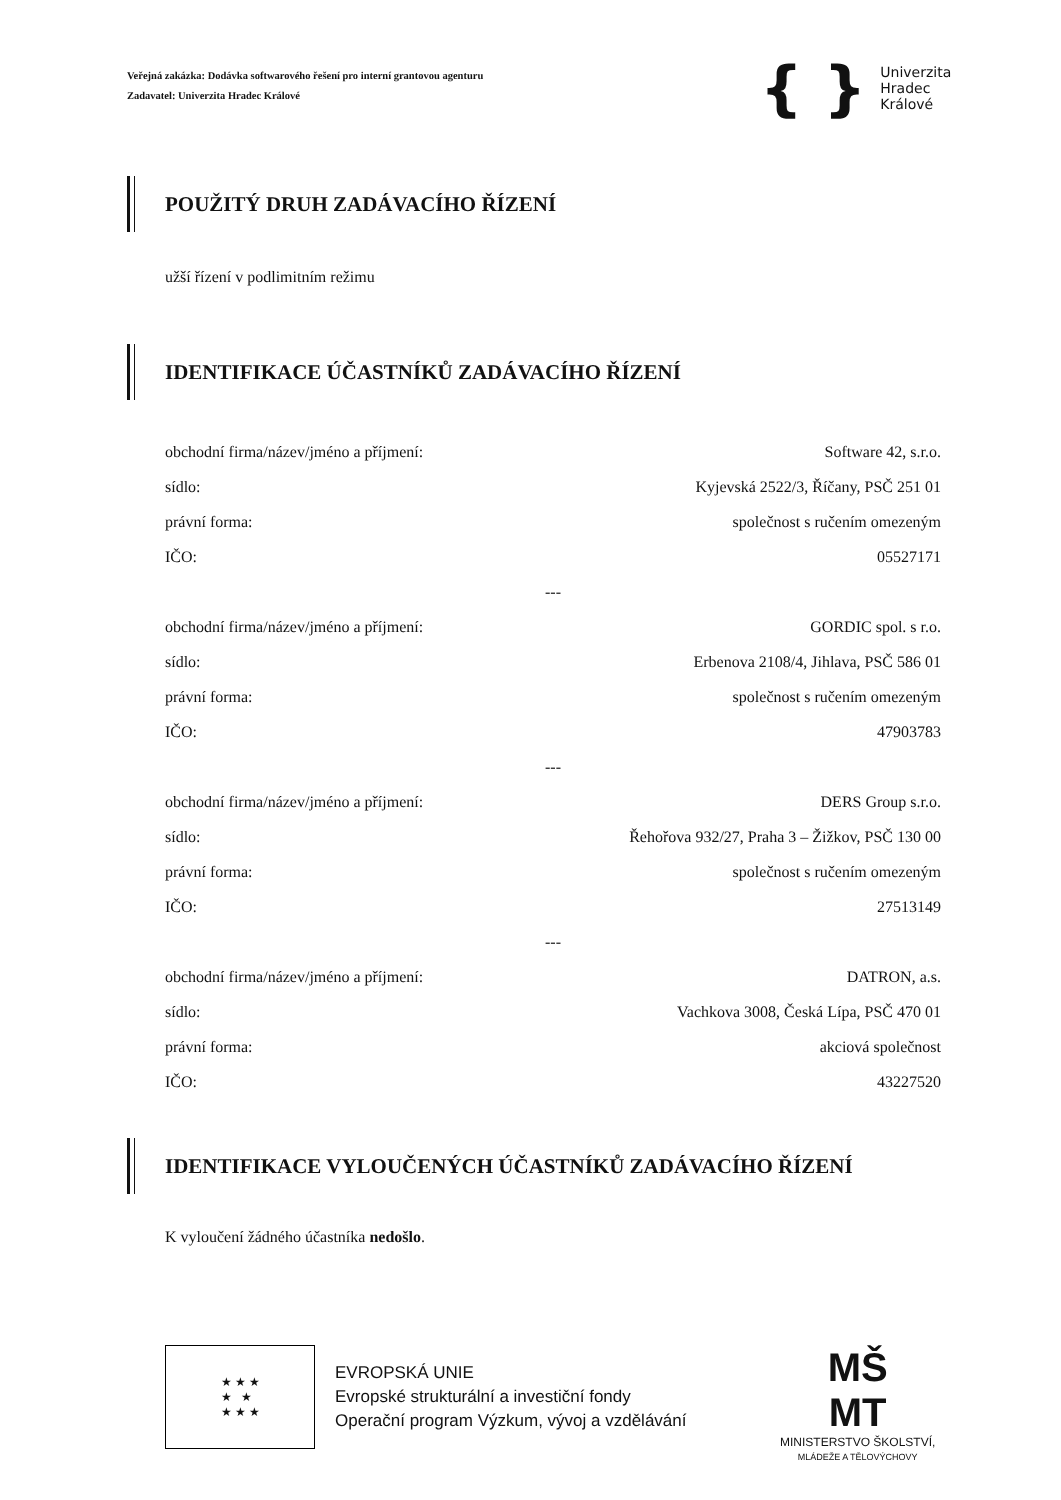Veřejná zakázka: Dodávka softwarového řešení pro interní grantovou agenturu
Zadavatel: Univerzita Hradec Králové
{ } Univerzita
Hradec
Králové
POUŽITÝ DRUH ZADÁVACÍHO ŘÍZENÍ
užší řízení v podlimitním režimu
IDENTIFIKACE ÚČASTNÍKŮ ZADÁVACÍHO ŘÍZENÍ
| obchodní firma/název/jméno a příjmení: | Software 42, s.r.o. |
| sídlo: | Kyjevská 2522/3, Říčany, PSČ 251 01 |
| právní forma: | společnost s ručením omezeným |
| IČO: | 05527171 |
| --- | |
| obchodní firma/název/jméno a příjmení: | GORDIC spol. s r.o. |
| sídlo: | Erbenova 2108/4, Jihlava, PSČ 586 01 |
| právní forma: | společnost s ručením omezeným |
| IČO: | 47903783 |
| --- | |
| obchodní firma/název/jméno a příjmení: | DERS Group s.r.o. |
| sídlo: | Řehořova 932/27, Praha 3 – Žižkov, PSČ 130 00 |
| právní forma: | společnost s ručením omezeným |
| IČO: | 27513149 |
| --- | |
| obchodní firma/název/jméno a příjmení: | DATRON, a.s. |
| sídlo: | Vachkova 3008, Česká Lípa, PSČ 470 01 |
| právní forma: | akciová společnost |
| IČO: | 43227520 |
IDENTIFIKACE VYLOUČENÝCH ÚČASTNÍKŮ ZADÁVACÍHO ŘÍZENÍ
K vyloučení žádného účastníka nedošlo.
★ ★ ★
★ ★
★ ★ ★
EVROPSKÁ UNIE
Evropské strukturální a investiční fondy
Operační program Výzkum, vývoj a vzdělávání
MŠ
MT
MINISTERSTVO ŠKOLSTVÍ,
MLÁDEŽE A TĚLOVÝCHOVY